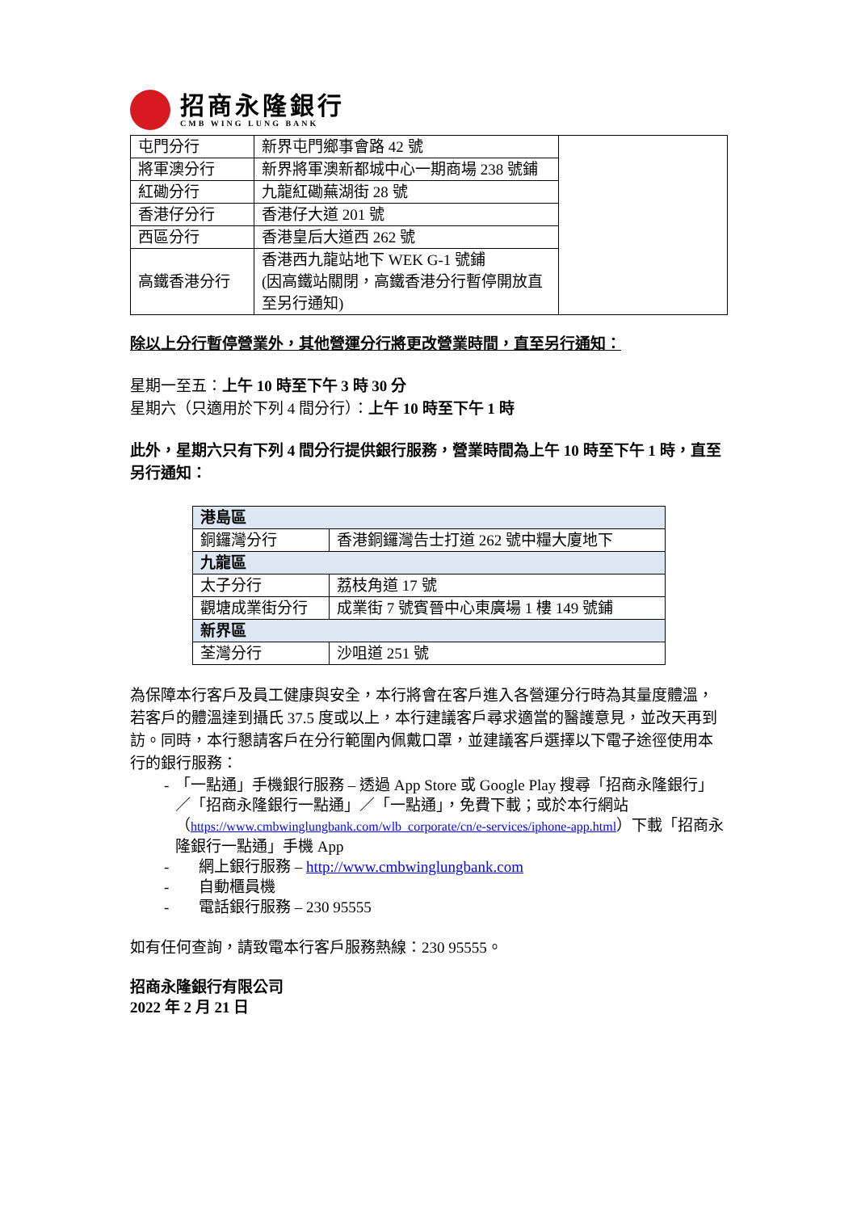招商永隆銀行
CMB WING LUNG BANK
| 屯門分行 | 新界屯門鄉事會路 42 號 | |
| 將軍澳分行 | 新界將軍澳新都城中心一期商場 238 號鋪 | |
| 紅磡分行 | 九龍紅磡蕪湖街 28 號 | |
| 香港仔分行 | 香港仔大道 201 號 | |
| 西區分行 | 香港皇后大道西 262 號 | |
| 高鐵香港分行 | 香港西九龍站地下 WEK G-1 號鋪 (因高鐵站關閉，高鐵香港分行暫停開放直至另行通知) | |
除以上分行暫停營業外，其他營運分行將更改營業時間，直至另行通知：
星期一至五：上午 10 時至下午 3 時 30 分
星期六（只適用於下列 4 間分行）：上午 10 時至下午 1 時
此外，星期六只有下列 4 間分行提供銀行服務，營業時間為上午 10 時至下午 1 時，直至另行通知：
| 港島區 | |
| 銅鑼灣分行 | 香港銅鑼灣告士打道 262 號中糧大廈地下 |
| 九龍區 | |
| 太子分行 | 荔枝角道 17 號 |
| 觀塘成業街分行 | 成業街 7 號賓晉中心東廣場 1 樓 149 號鋪 |
| 新界區 | |
| 荃灣分行 | 沙咀道 251 號 |
為保障本行客戶及員工健康與安全，本行將會在客戶進入各營運分行時為其量度體溫，若客戶的體溫達到攝氏 37.5 度或以上，本行建議客戶尋求適當的醫護意見，並改天再到訪。同時，本行懇請客戶在分行範圍內佩戴口罩，並建議客戶選擇以下電子途徑使用本行的銀行服務：
- 「一點通」手機銀行服務 – 透過 App Store 或 Google Play 搜尋「招商永隆銀行」／「招商永隆銀行一點通」／「一點通」，免費下載；或於本行網站（https://www.cmbwinglungbank.com/wlb_corporate/cn/e-services/iphone-app.html）下載「招商永隆銀行一點通」手機 App
- 網上銀行服務 – http://www.cmbwinglungbank.com
- 自動櫃員機
- 電話銀行服務 – 230 95555
如有任何查詢，請致電本行客戶服務熱線：230 95555。
招商永隆銀行有限公司
2022 年 2 月 21 日